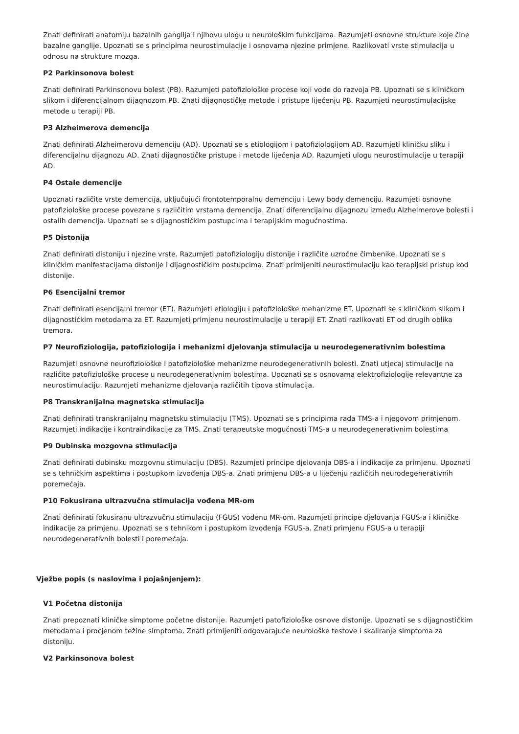Znati definirati anatomiju bazalnih ganglija i njihovu ulogu u neurološkim funkcijama. Razumjeti osnovne strukture koje čine bazalne ganglije. Upoznati se s principima neurostimulacije i osnovama njezine primjene. Razlikovati vrste stimulacija u odnosu na strukture mozga.
P2 Parkinsonova bolest
Znati definirati Parkinsonovu bolest (PB). Razumjeti patofiziološke procese koji vode do razvoja PB. Upoznati se s kliničkom slikom i diferencijalnom dijagnozom PB. Znati dijagnostičke metode i pristupe liječenju PB. Razumjeti neurostimulacijske metode u terapiji PB.
P3 Alzheimerova demencija
Znati definirati Alzheimerovu demenciju (AD). Upoznati se s etiologijom i patofiziologijom AD. Razumjeti kliničku sliku i diferencijalnu dijagnozu AD. Znati dijagnostičke pristupe i metode liječenja AD. Razumjeti ulogu neurostimulacije u terapiji AD.
P4 Ostale demencije
Upoznati različite vrste demencija, uključujući frontotemporalnu demenciju i Lewy body demenciju. Razumjeti osnovne patofiziološke procese povezane s različitim vrstama demencija. Znati diferencijalnu dijagnozu između Alzheimerove bolesti i ostalih demencija. Upoznati se s dijagnostičkim postupcima i terapijskim mogućnostima.
P5 Distonija
Znati definirati distoniju i njezine vrste. Razumjeti patofiziologiju distonije i različite uzročne čimbenike. Upoznati se s kliničkim manifestacijama distonije i dijagnostičkim postupcima. Znati primijeniti neurostimulaciju kao terapijski pristup kod distonije.
P6 Esencijalni tremor
Znati definirati esencijalni tremor (ET). Razumjeti etiologiju i patofiziološke mehanizme ET. Upoznati se s kliničkom slikom i dijagnostičkim metodama za ET. Razumjeti primjenu neurostimulacije u terapiji ET. Znati razlikovati ET od drugih oblika tremora.
P7 Neurofiziologija, patofiziologija i mehanizmi djelovanja stimulacija u neurodegenerativnim bolestima
Razumjeti osnovne neurofiziološke i patofiziološke mehanizme neurodegenerativnih bolesti. Znati utjecaj stimulacije na različite patofiziološke procese u neurodegenerativnim bolestima. Upoznati se s osnovama elektrofiziologije relevantne za neurostimulaciju. Razumjeti mehanizme djelovanja različitih tipova stimulacija.
P8 Transkranijalna magnetska stimulacija
Znati definirati transkranijalnu magnetsku stimulaciju (TMS). Upoznati se s principima rada TMS-a i njegovom primjenom. Razumjeti indikacije i kontraindikacije za TMS. Znati terapeutske mogućnosti TMS-a u neurodegenerativnim bolestima
P9 Dubinska mozgovna stimulacija
Znati definirati dubinsku mozgovnu stimulaciju (DBS). Razumjeti principe djelovanja DBS-a i indikacije za primjenu. Upoznati se s tehničkim aspektima i postupkom izvođenja DBS-a. Znati primjenu DBS-a u liječenju različitih neurodegenerativnih poremećaja.
P10 Fokusirana ultrazvučna stimulacija vođena MR-om
Znati definirati fokusiranu ultrazvučnu stimulaciju (FGUS) vođenu MR-om. Razumjeti principe djelovanja FGUS-a i kliničke indikacije za primjenu. Upoznati se s tehnikom i postupkom izvođenja FGUS-a. Znati primjenu FGUS-a u terapiji neurodegenerativnih bolesti i poremećaja.
Vježbe popis (s naslovima i pojašnjenjem):
V1 Početna distonija
Znati prepoznati kliničke simptome početne distonije. Razumjeti patofiziološke osnove distonije. Upoznati se s dijagnostičkim metodama i procjenom težine simptoma. Znati primijeniti odgovarajuće neurološke testove i skaliranje simptoma za distoniju.
V2 Parkinsonova bolest